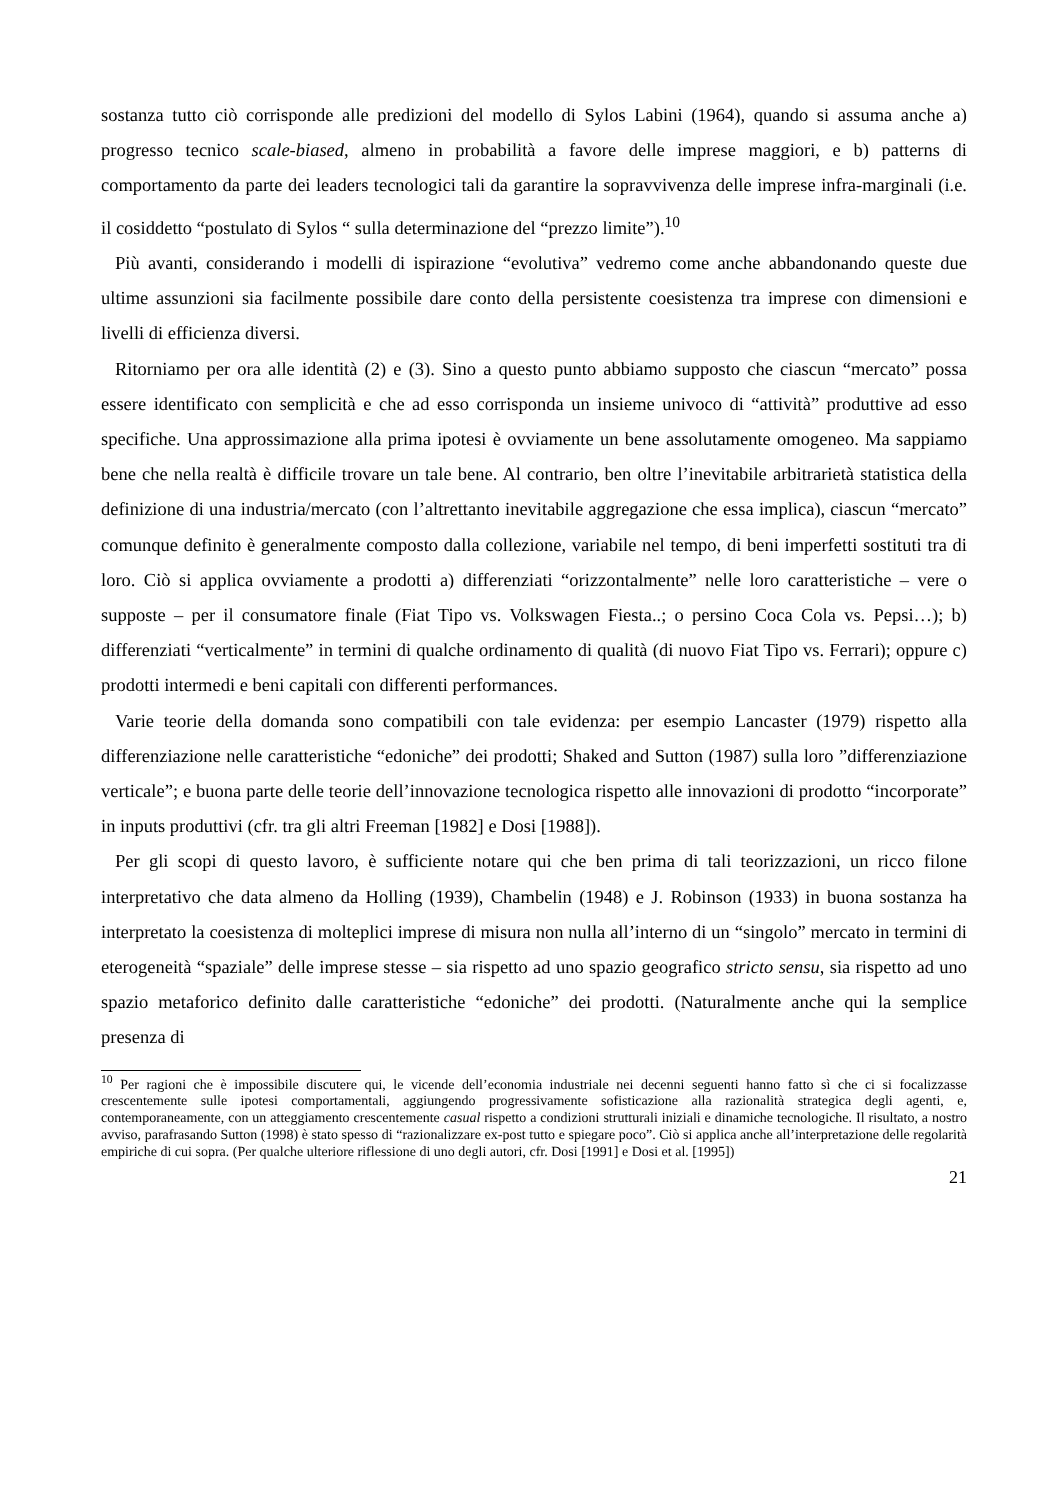sostanza tutto ciò corrisponde alle predizioni del modello di Sylos Labini (1964), quando si assuma anche a) progresso tecnico scale-biased, almeno in probabilità a favore delle imprese maggiori, e b) patterns di comportamento da parte dei leaders tecnologici tali da garantire la sopravvivenza delle imprese infra-marginali (i.e. il cosiddetto “postulato di Sylos “ sulla determinazione del “prezzo limite”).<sup>10</sup>
Più avanti, considerando i modelli di ispirazione “evolutiva” vedremo come anche abbandonando queste due ultime assunzioni sia facilmente possibile dare conto della persistente coesistenza tra imprese con dimensioni e livelli di efficienza diversi.
Ritorniamo per ora alle identità (2) e (3). Sino a questo punto abbiamo supposto che ciascun “mercato” possa essere identificato con semplicità e che ad esso corrisponda un insieme univoco di “attività” produttive ad esso specifiche. Una approssimazione alla prima ipotesi è ovviamente un bene assolutamente omogeneo. Ma sappiamo bene che nella realtà è difficile trovare un tale bene. Al contrario, ben oltre l’inevitabile arbitrarietà statistica della definizione di una industria/mercato (con l’altrettanto inevitabile aggregazione che essa implica), ciascun “mercato” comunque definito è generalmente composto dalla collezione, variabile nel tempo, di beni imperfetti sostituti tra di loro. Ciò si applica ovviamente a prodotti a) differenziati “orizzontalmente” nelle loro caratteristiche – vere o supposte – per il consumatore finale (Fiat Tipo vs. Volkswagen Fiesta..; o persino Coca Cola vs. Pepsi…); b) differenziati “verticalmente” in termini di qualche ordinamento di qualità (di nuovo Fiat Tipo vs. Ferrari); oppure c) prodotti intermedi e beni capitali con differenti performances.
Varie teorie della domanda sono compatibili con tale evidenza: per esempio Lancaster (1979) rispetto alla differenziazione nelle caratteristiche “edoniche” dei prodotti; Shaked and Sutton (1987) sulla loro ”differenziazione verticale”; e buona parte delle teorie dell’innovazione tecnologica rispetto alle innovazioni di prodotto “incorporate” in inputs produttivi (cfr. tra gli altri Freeman [1982] e Dosi [1988]).
Per gli scopi di questo lavoro, è sufficiente notare qui che ben prima di tali teorizzazioni, un ricco filone interpretativo che data almeno da Holling (1939), Chambelin (1948) e J. Robinson (1933) in buona sostanza ha interpretato la coesistenza di molteplici imprese di misura non nulla all’interno di un “singolo” mercato in termini di eterogeneità “spaziale” delle imprese stesse – sia rispetto ad uno spazio geografico stricto sensu, sia rispetto ad uno spazio metaforico definito dalle caratteristiche “edoniche” dei prodotti. (Naturalmente anche qui la semplice presenza di
<sup>10</sup> Per ragioni che è impossibile discutere qui, le vicende dell’economia industriale nei decenni seguenti hanno fatto sì che ci si focalizzasse crescentemente sulle ipotesi comportamentali, aggiungendo progressivamente sofisticazione alla razionalità strategica degli agenti, e, contemporaneamente, con un atteggiamento crescentemente casual rispetto a condizioni strutturali iniziali e dinamiche tecnologiche. Il risultato, a nostro avviso, parafrasando Sutton (1998) è stato spesso di “razionalizzare ex-post tutto e spiegare poco”. Ciò si applica anche all’interpretazione delle regolarità empiriche di cui sopra. (Per qualche ulteriore riflessione di uno degli autori, cfr. Dosi [1991] e Dosi et al. [1995])
21